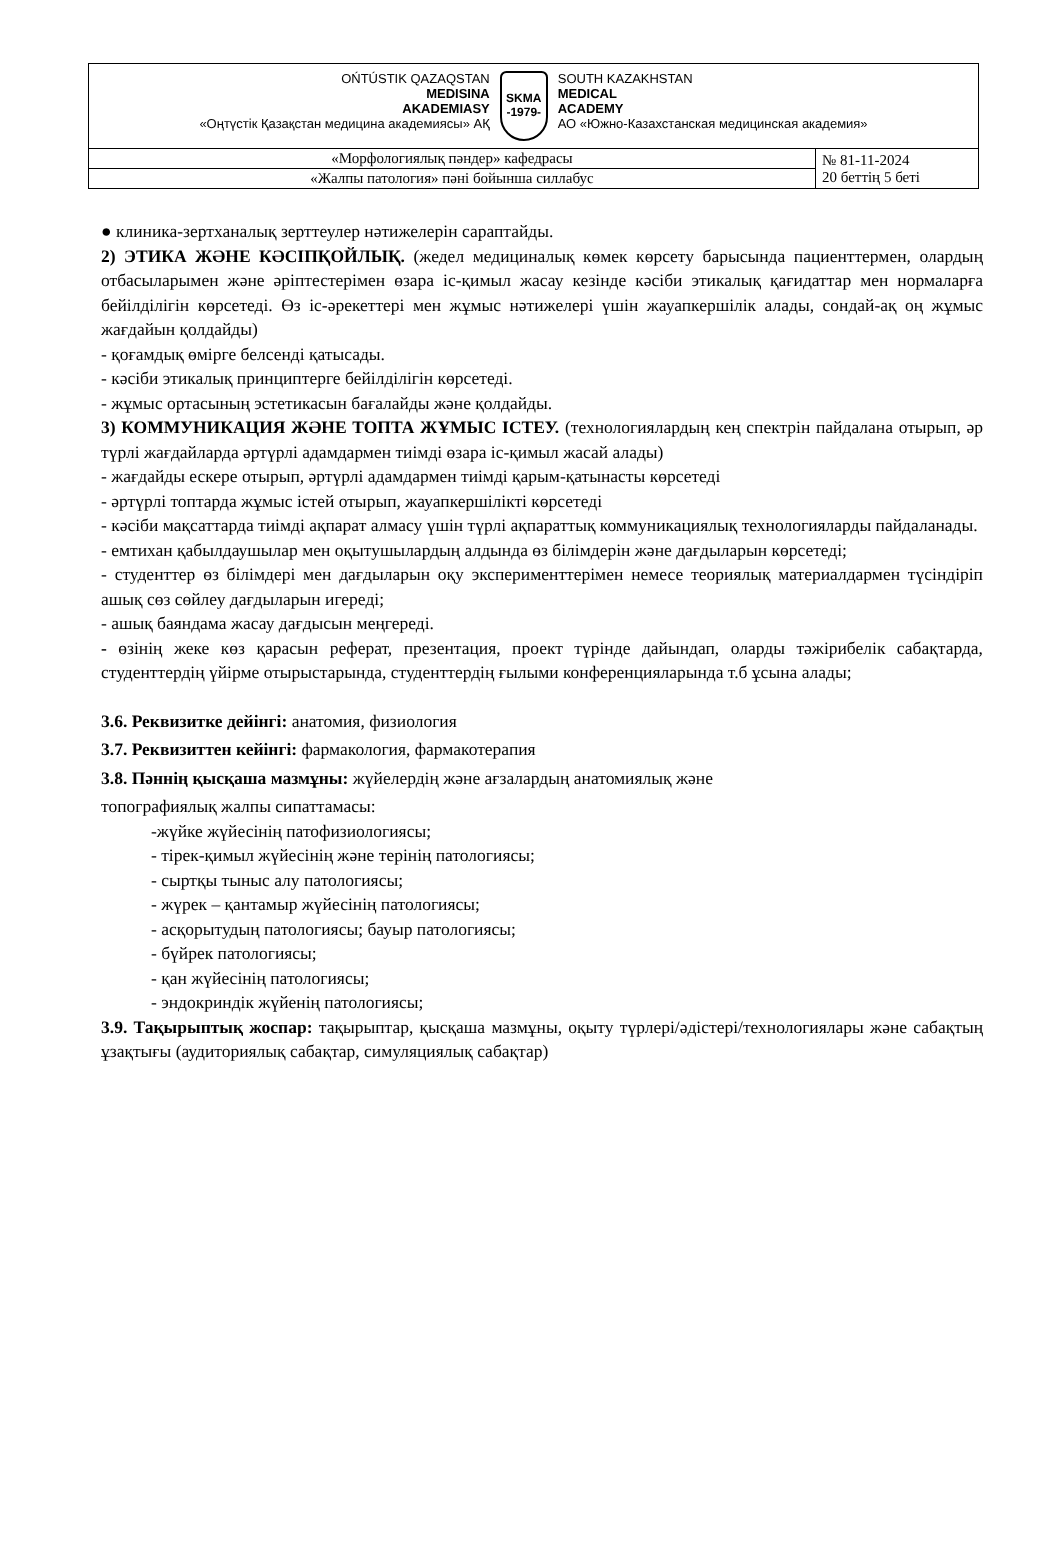| OŃTÚSTIK QAZAQSTAN MEDISINA AKADEMIASY «Оңтүстік Қазақстан медицина академиясы» АҚ SKMA -1979- SOUTH KAZAKHSTAN MEDICAL ACADEMY АО «Южно-Казахстанская медицинская академия» | |
| «Морфологиялық пәндер» кафедрасы | № 81-11-2024 20 беттің 5 беті |
| «Жалпы патология» пәні бойынша силлабус | |
● клиника-зертханалық зерттеулер нәтижелерін сараптайды.
2) ЭТИКА ЖӘНЕ КӘСІПҚОЙЛЫҚ. (жедел медициналық көмек көрсету барысында пациенттермен, олардың отбасыларымен және әріптестерімен өзара іс-қимыл жасау кезінде кәсіби этикалық қағидаттар мен нормаларға бейілділігін көрсетеді. Өз іс-әрекеттері мен жұмыс нәтижелері үшін жауапкершілік алады, сондай-ақ оң жұмыс жағдайын қолдайды)
- қоғамдық өмірге белсенді қатысады.
- кәсіби этикалық принциптерге бейілділігін көрсетеді.
- жұмыс ортасының эстетикасын бағалайды және қолдайды.
3) КОММУНИКАЦИЯ ЖӘНЕ ТОПТА ЖҰМЫС ІСТЕУ. (технологиялардың кең спектрін пайдалана отырып, әр түрлі жағдайларда әртүрлі адамдармен тиімді өзара іс-қимыл жасай алады)
- жағдайды ескере отырып, әртүрлі адамдармен тиімді қарым-қатынасты көрсетеді
- әртүрлі топтарда жұмыс істей отырып, жауапкершілікті көрсетеді
- кәсіби мақсаттарда тиімді ақпарат алмасу үшін түрлі ақпараттық коммуникациялық технологияларды пайдаланады.
- емтихан қабылдаушылар мен оқытушылардың алдында өз білімдерін және дағдыларын көрсетеді;
- студенттер өз білімдері мен дағдыларын оқу эксперименттерімен немесе теориялық материалдармен түсіндіріп ашық сөз сөйлеу дағдыларын игереді;
- ашық баяндама жасау дағдысын меңгереді.
- өзінің жеке көз қарасын реферат, презентация, проект түрінде дайындап, оларды тәжірибелік сабақтарда, студенттердің үйірме отырыстарында, студенттердің ғылыми конференцияларында т.б ұсына алады;
3.6. Реквизитке дейінгі: анатомия, физиология
3.7. Реквизиттен кейінгі: фармакология, фармакотерапия
3.8. Пәннің қысқаша мазмұны: жүйелердің және ағзалардың анатомиялық және
топографиялық жалпы сипаттамасы:
-жүйке жүйесінің патофизиологиясы;
- тірек-қимыл жүйесінің және терінің патологиясы;
- сыртқы тыныс алу патологиясы;
- жүрек – қантамыр жүйесінің патологиясы;
- асқорытудың патологиясы; бауыр патологиясы;
- бүйрек патологиясы;
- қан жүйесінің патологиясы;
- эндокриндік жүйенің патологиясы;
3.9. Тақырыптық жоспар: тақырыптар, қысқаша мазмұны, оқыту түрлері/әдістері/технологиялары және сабақтың ұзақтығы (аудиториялық сабақтар, симуляциялық сабақтар)